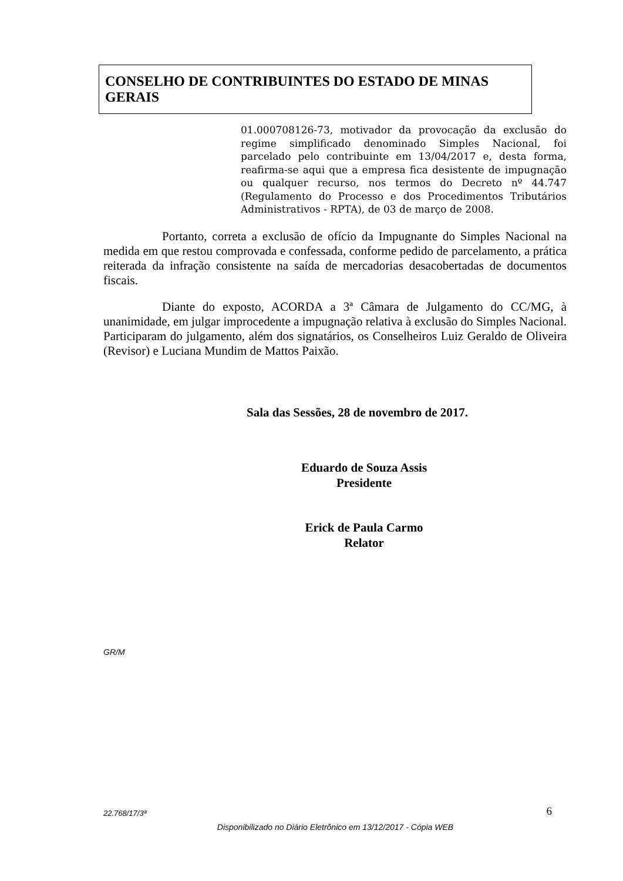CONSELHO DE CONTRIBUINTES DO ESTADO DE MINAS GERAIS
01.000708126-73, motivador da provocação da exclusão do regime simplificado denominado Simples Nacional, foi parcelado pelo contribuinte em 13/04/2017 e, desta forma, reafirma-se aqui que a empresa fica desistente de impugnação ou qualquer recurso, nos termos do Decreto nº 44.747 (Regulamento do Processo e dos Procedimentos Tributários Administrativos - RPTA), de 03 de março de 2008.
Portanto, correta a exclusão de ofício da Impugnante do Simples Nacional na medida em que restou comprovada e confessada, conforme pedido de parcelamento, a prática reiterada da infração consistente na saída de mercadorias desacobertadas de documentos fiscais.
Diante do exposto, ACORDA a 3ª Câmara de Julgamento do CC/MG, à unanimidade, em julgar improcedente a impugnação relativa à exclusão do Simples Nacional. Participaram do julgamento, além dos signatários, os Conselheiros Luiz Geraldo de Oliveira (Revisor) e Luciana Mundim de Mattos Paixão.
Sala das Sessões, 28 de novembro de 2017.
Eduardo de Souza Assis
Presidente
Erick de Paula Carmo
Relator
GR/M
22.768/17/3ª 6
Disponibilizado no Diário Eletrônico em 13/12/2017 - Cópia WEB